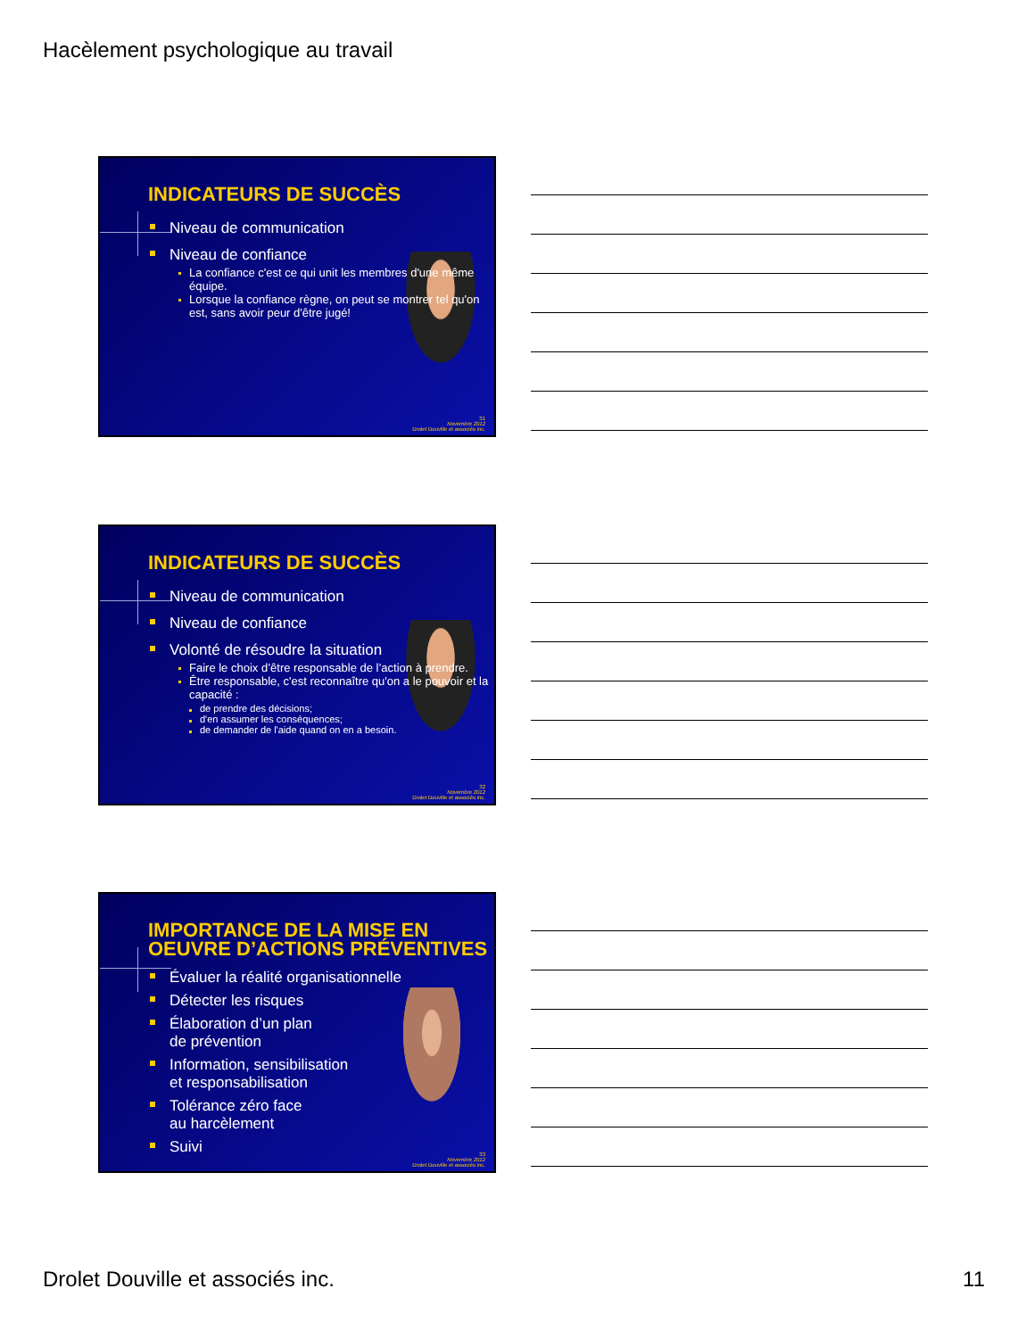Hacèlement psychologique au travail
INDICATEURS DE SUCCÈS
Niveau de communication
Niveau de confiance
La confiance c'est ce qui unit les membres d'une même équipe.
Lorsque la confiance règne, on peut se montrer tel qu'on est, sans avoir peur d'être jugé!
31
Novembre 2012
Drolet Douville et associés inc.
INDICATEURS DE SUCCÈS
Niveau de communication
Niveau de confiance
Volonté de résoudre la situation
Faire le choix d’être responsable de l’action à prendre.
Être responsable, c'est reconnaître qu'on a le pouvoir et la capacité :
de prendre des décisions;
d'en assumer les conséquences;
de demander de l'aide quand on en a besoin.
32
Novembre 2012
Drolet Douville et associés inc.
IMPORTANCE DE LA MISE EN OEUVRE D’ACTIONS PRÉVENTIVES
Évaluer la réalité organisationnelle
Détecter les risques
Élaboration d’un plan
de prévention
Information, sensibilisation
et responsabilisation
Tolérance zéro face
au harcèlement
Suivi
33
Novembre 2012
Drolet Douville et associés inc.
Drolet Douville et associés inc. 11